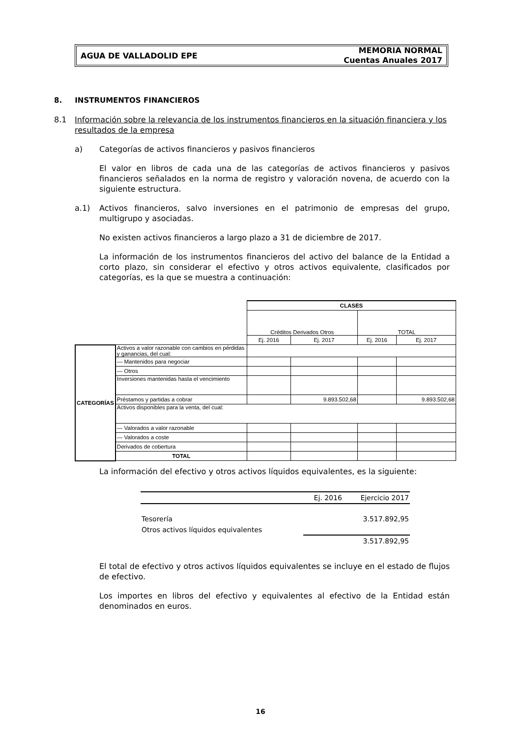AGUA DE VALLADOLID EPE
MEMORIA NORMAL
Cuentas Anuales 2017
8. INSTRUMENTOS FINANCIEROS
8.1 Información sobre la relevancia de los instrumentos financieros en la situación financiera y los resultados de la empresa
a) Categorías de activos financieros y pasivos financieros
El valor en libros de cada una de las categorías de activos financieros y pasivos financieros señalados en la norma de registro y valoración novena, de acuerdo con la siguiente estructura.
a.1) Activos financieros, salvo inversiones en el patrimonio de empresas del grupo, multigrupo y asociadas.
No existen activos financieros a largo plazo a 31 de diciembre de 2017.
La información de los instrumentos financieros del activo del balance de la Entidad a corto plazo, sin considerar el efectivo y otros activos equivalente, clasificados por categorías, es la que se muestra a continuación:
| | | CLASES | | | |
| | | Créditos Derivados Otros | | TOTAL | |
| | | Ej. 2016 | Ej. 2017 | Ej. 2016 | Ej. 2017 |
| CATEGORÍAS | Activos a valor razonable con cambios en pérdidas y ganancias, del cual: | | | | |
| | — Mantenidos para negociar | | | | |
| | — Otros | | | | |
| | Inversiones mantenidas hasta el vencimiento | | | | |
| | Préstamos y partidas a cobrar | | 9.893.502,68 | | 9.893.502,68 |
| | Activos disponibles para la venta, del cual: | | | | |
| | — Valorados a valor razonable | | | | |
| | — Valorados a coste | | | | |
| | Derivados de cobertura | | | | |
| | TOTAL | | | | |
La información del efectivo y otros activos líquidos equivalentes, es la siguiente:
| | Ej. 2016 | Ejercicio 2017 |
| Tesorería | | 3.517.892,95 |
| Otros activos líquidos equivalentes | | |
| | | 3.517.892,95 |
El total de efectivo y otros activos líquidos equivalentes se incluye en el estado de flujos de efectivo.
Los importes en libros del efectivo y equivalentes al efectivo de la Entidad están denominados en euros.
16